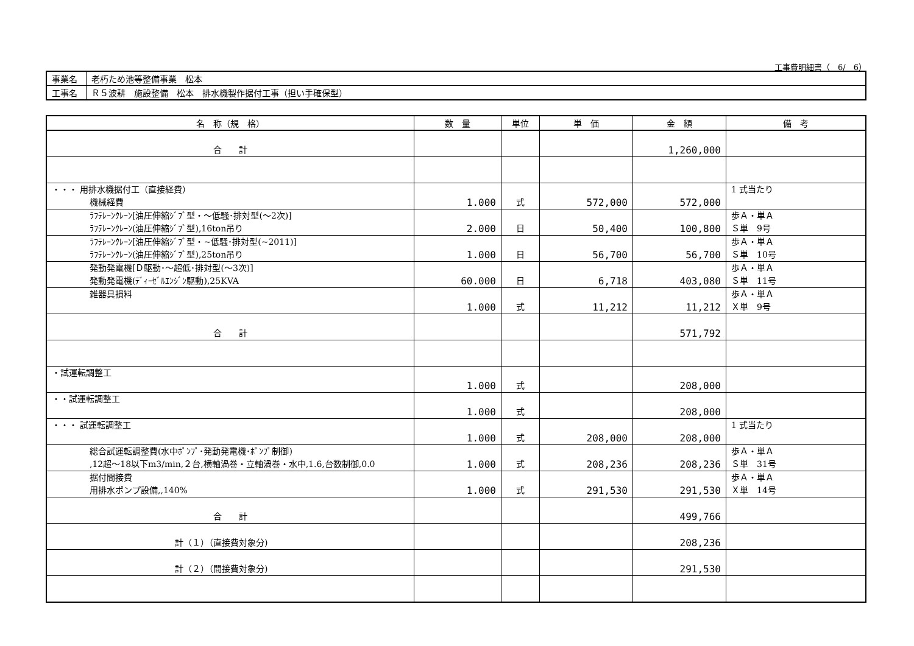工事費明細書（　6/　6）
| 事業名 | 老朽ため池等整備事業 松本 |
| 工事名 | Ｒ５波耕 施設整備 松本 排水機製作据付工事（担い手確保型） |
| 名 称（規 格） | 数 量 | 単位 | 単 価 | 金 額 | 備 考 |
| --- | --- | --- | --- | --- | --- |
| 合 計 | | | | 1,260,000 | |
| ・・・ 用排水機据付工（直接経費） 機械経費 | 1.000 | 式 | 572,000 | 572,000 | 1 式当たり |
| ﾗﾌﾃﾚｰﾝｸﾚｰﾝ[油圧伸縮ｼﾞﾌﾞ型・～低騒･排対型(～2次)] ﾗﾌﾃﾚｰﾝｸﾚｰﾝ(油圧伸縮ｼﾞﾌﾞ型),16ton吊り | 2.000 | 日 | 50,400 | 100,800 | 歩Ａ・単Ａ Ｓ単 9号 |
| ﾗﾌﾃﾚｰﾝｸﾚｰﾝ[油圧伸縮ｼﾞﾌﾞ型・~低騒･排対型(~2011)] ﾗﾌﾃﾚｰﾝｸﾚｰﾝ(油圧伸縮ｼﾞﾌﾞ型),25ton吊り | 1.000 | 日 | 56,700 | 56,700 | 歩Ａ・単Ａ Ｓ単 10号 |
| 発動発電機[Ｄ駆動･～超低･排対型(～3次)] 発動発電機(ﾃﾞｨｰｾﾞﾙｴﾝｼﾞﾝ駆動),25KVA | 60.000 | 日 | 6,718 | 403,080 | 歩Ａ・単Ａ Ｓ単 11号 |
| 雑器具損料 | 1.000 | 式 | 11,212 | 11,212 | 歩Ａ・単Ａ Ｘ単 9号 |
| 合 計 | | | | 571,792 | |
| ・試運転調整工 | 1.000 | 式 | | 208,000 | |
| ・・試運転調整工 | 1.000 | 式 | | 208,000 | |
| ・・・ 試運転調整工 | 1.000 | 式 | 208,000 | 208,000 | 1 式当たり |
| 総合試運転調整費(水中ﾎﾟﾝﾌﾟ･発動発電機･ﾎﾟﾝﾌﾟ制御) ,12超～18以下m3/min,２台,横軸渦巻・立軸渦巻・水中,1.6,台数制御,0.0 | 1.000 | 式 | 208,236 | 208,236 | 歩Ａ・単Ａ Ｓ単 31号 |
| 据付間接費 用排水ポンプ設備,,140% | 1.000 | 式 | 291,530 | 291,530 | 歩Ａ・単Ａ Ｘ単 14号 |
| 合 計 | | | | 499,766 | |
| 計（１）（直接費対象分) | | | | 208,236 | |
| 計（２）（間接費対象分) | | | | 291,530 | |